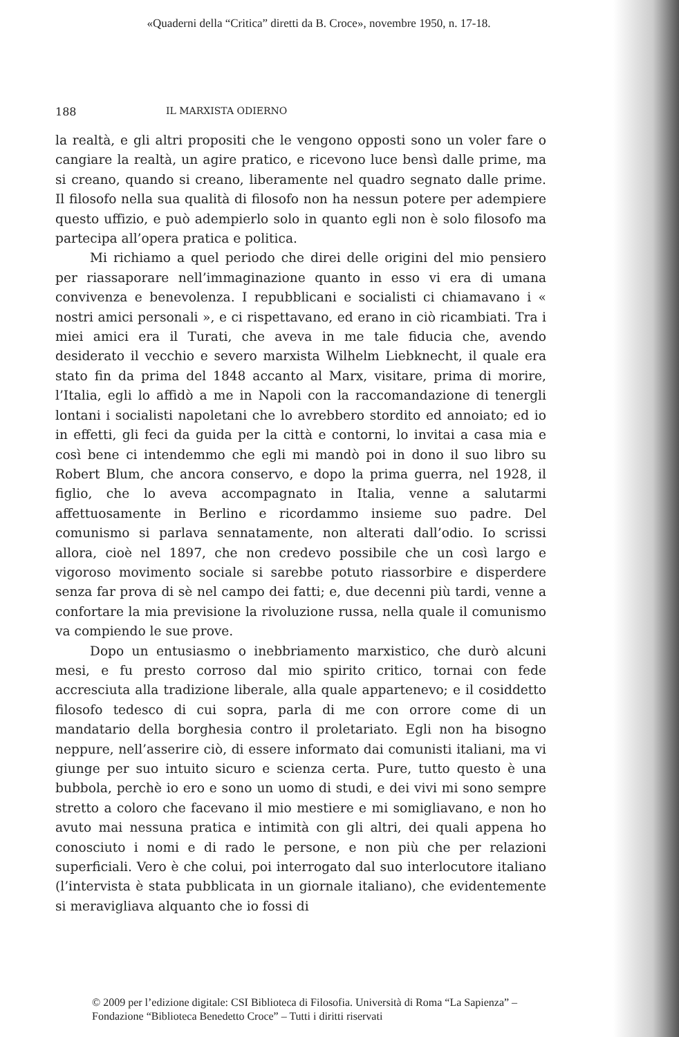«Quaderni della “Critica” diretti da B. Croce», novembre 1950, n. 17-18.
188 IL MARXISTA ODIERNO
la realtà, e gli altri propositi che le vengono opposti sono un voler fare o cangiare la realtà, un agire pratico, e ricevono luce bensì dalle prime, ma si creano, quando si creano, liberamente nel quadro segnato dalle prime. Il filosofo nella sua qualità di filosofo non ha nessun potere per adempiere questo uffizio, e può adempierlo solo in quanto egli non è solo filosofo ma partecipa all’opera pratica e politica.
Mi richiamo a quel periodo che direi delle origini del mio pensiero per riassaporare nell’immaginazione quanto in esso vi era di umana convivenza e benevolenza. I repubblicani e socialisti ci chiamavano i « nostri amici personali », e ci rispettavano, ed erano in ciò ricambiati. Tra i miei amici era il Turati, che aveva in me tale fiducia che, avendo desiderato il vecchio e severo marxista Wilhelm Liebknecht, il quale era stato fin da prima del 1848 accanto al Marx, visitare, prima di morire, l’Italia, egli lo affidò a me in Napoli con la raccomandazione di tenergli lontani i socialisti napoletani che lo avrebbero stordito ed annoiato; ed io in effetti, gli feci da guida per la città e contorni, lo invitai a casa mia e così bene ci intendemmo che egli mi mandò poi in dono il suo libro su Robert Blum, che ancora conservo, e dopo la prima guerra, nel 1928, il figlio, che lo aveva accompagnato in Italia, venne a salutarmi affettuosamente in Berlino e ricordammo insieme suo padre. Del comunismo si parlava sennatamente, non alterati dall’odio. Io scrissi allora, cioè nel 1897, che non credevo possibile che un così largo e vigoroso movimento sociale si sarebbe potuto riassorbire e disperdere senza far prova di sè nel campo dei fatti; e, due decenni più tardi, venne a confortare la mia previsione la rivoluzione russa, nella quale il comunismo va compiendo le sue prove.
Dopo un entusiasmo o inebbriamento marxistico, che durò alcuni mesi, e fu presto corroso dal mio spirito critico, tornai con fede accresciuta alla tradizione liberale, alla quale appartenevo; e il cosiddetto filosofo tedesco di cui sopra, parla di me con orrore come di un mandatario della borghesia contro il proletariato. Egli non ha bisogno neppure, nell’asserire ciò, di essere informato dai comunisti italiani, ma vi giunge per suo intuito sicuro e scienza certa. Pure, tutto questo è una bubbola, perchè io ero e sono un uomo di studi, e dei vivi mi sono sempre stretto a coloro che facevano il mio mestiere e mi somigliavano, e non ho avuto mai nessuna pratica e intimità con gli altri, dei quali appena ho conosciuto i nomi e di rado le persone, e non più che per relazioni superficiali. Vero è che colui, poi interrogato dal suo interlocutore italiano (l’intervista è stata pubblicata in un giornale italiano), che evidentemente si meravigliava alquanto che io fossi di
© 2009 per l’edizione digitale: CSI Biblioteca di Filosofia. Università di Roma “La Sapienza” –
Fondazione “Biblioteca Benedetto Croce” – Tutti i diritti riservati